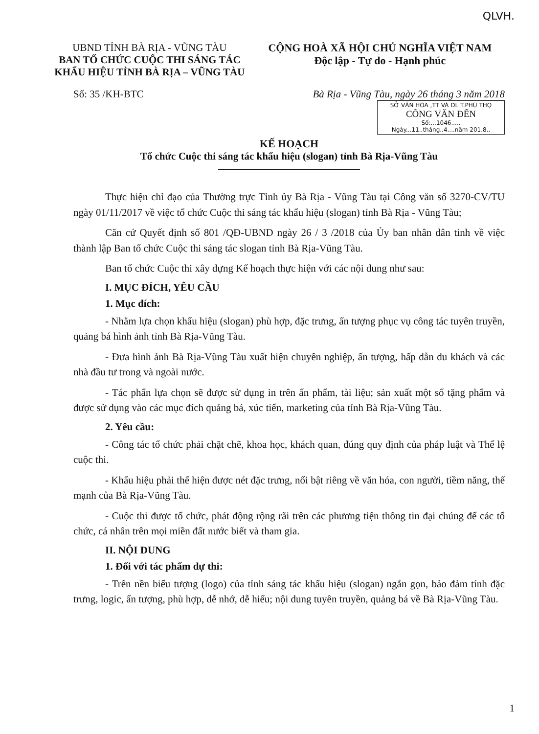QLVH.
UBND TỈNH BÀ RỊA - VŨNG TÀU
BAN TỔ CHỨC CUỘC THI SÁNG TÁC
KHẨU HIỆU TỈNH BÀ RỊA – VŨNG TÀU
CỘNG HOÀ XÃ HỘI CHỦ NGHĨA VIỆT NAM
Độc lập - Tự do - Hạnh phúc
Số: 35 /KH-BTC Bà Rịa - Vũng Tàu, ngày 26 tháng 3 năm 2018
SỞ VĂN HÓA ,TT VÀ DL T.PHÚ THỌ
CÔNG VĂN ĐẾN
Số:...1046.....
Ngày...11..tháng..4....năm 201.8..
KẾ HOẠCH
Tổ chức Cuộc thi sáng tác khẩu hiệu (slogan) tỉnh Bà Rịa-Vũng Tàu
Thực hiện chỉ đạo của Thường trực Tỉnh ủy Bà Rịa - Vũng Tàu tại Công văn số 3270-CV/TU ngày 01/11/2017 về việc tổ chức Cuộc thi sáng tác khẩu hiệu (slogan) tỉnh Bà Rịa - Vũng Tàu;
Căn cứ Quyết định số 801 /QĐ-UBND ngày 26 / 3 /2018 của Ủy ban nhân dân tỉnh về việc thành lập Ban tổ chức Cuộc thi sáng tác slogan tỉnh Bà Rịa-Vũng Tàu.
Ban tổ chức Cuộc thi xây dựng Kế hoạch thực hiện với các nội dung như sau:
I. MỤC ĐÍCH, YÊU CẦU
1. Mục đích:
- Nhằm lựa chọn khẩu hiệu (slogan) phù hợp, đặc trưng, ấn tượng phục vụ công tác tuyên truyền, quảng bá hình ảnh tỉnh Bà Rịa-Vũng Tàu.
- Đưa hình ảnh Bà Rịa-Vũng Tàu xuất hiện chuyên nghiệp, ấn tượng, hấp dẫn du khách và các nhà đầu tư trong và ngoài nước.
- Tác phẩn lựa chọn sẽ được sử dụng in trên ấn phẩm, tài liệu; sản xuất một số tặng phẩm và được sử dụng vào các mục đích quảng bá, xúc tiến, marketing của tỉnh Bà Rịa-Vũng Tàu.
2. Yêu cầu:
- Công tác tổ chức phải chặt chẽ, khoa học, khách quan, đúng quy định của pháp luật và Thể lệ cuộc thi.
- Khẩu hiệu phải thể hiện được nét đặc trưng, nổi bật riêng về văn hóa, con người, tiềm năng, thế mạnh của Bà Rịa-Vũng Tàu.
- Cuộc thi được tổ chức, phát động rộng rãi trên các phương tiện thông tin đại chúng để các tổ chức, cá nhân trên mọi miền đất nước biết và tham gia.
II. NỘI DUNG
1. Đối với tác phẩm dự thi:
- Trên nền biểu tượng (logo) của tỉnh sáng tác khẩu hiệu (slogan) ngắn gọn, bảo đảm tính đặc trưng, logic, ấn tượng, phù hợp, dễ nhớ, dễ hiểu; nội dung tuyên truyền, quảng bá về Bà Rịa-Vũng Tàu.
1